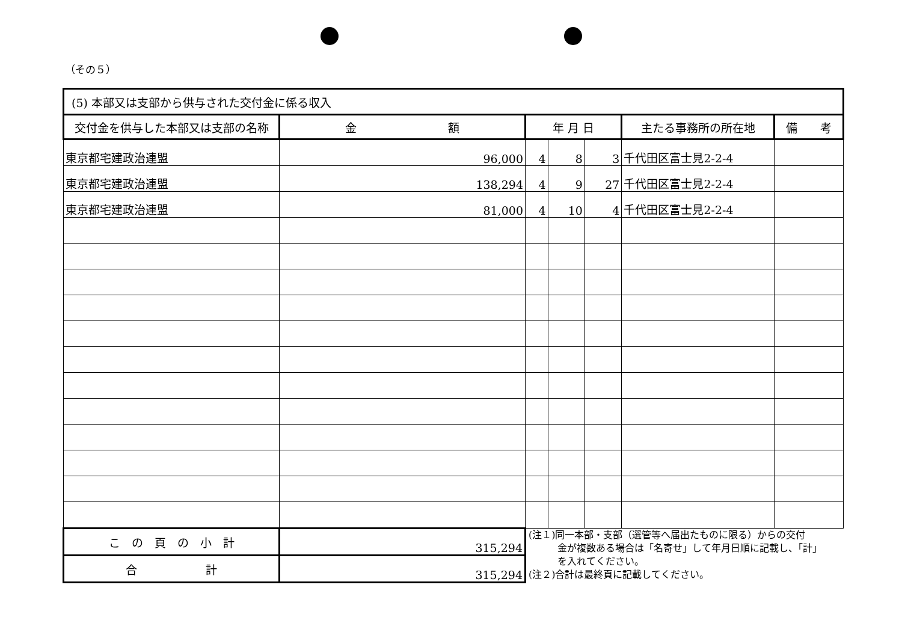（その５）
| (5) 本部又は支部から供与された交付金に係る収入 | | | | | | |
| 交付金を供与した本部又は支部の名称 | 金 額 | 年 月 日 | | | 主たる事務所の所在地 | 備 考 |
| 東京都宅建政治連盟 | 96,000 | 4 | 8 | 3 | 千代田区富士見2-2-4 | |
| 東京都宅建政治連盟 | 138,294 | 4 | 9 | 27 | 千代田区富士見2-2-4 | |
| 東京都宅建政治連盟 | 81,000 | 4 | 10 | 4 | 千代田区富士見2-2-4 | |
| こ の 頁 の 小 計 | 315,294 | (注１)同一本部・支部（選管等へ届出たものに限る）からの交付 金が複数ある場合は「名寄せ」して年月日順に記載し、「計」 を入れてください。 (注２)合計は最終頁に記載してください。 | | | | |
| 合 計 | 315,294 | | | | | |